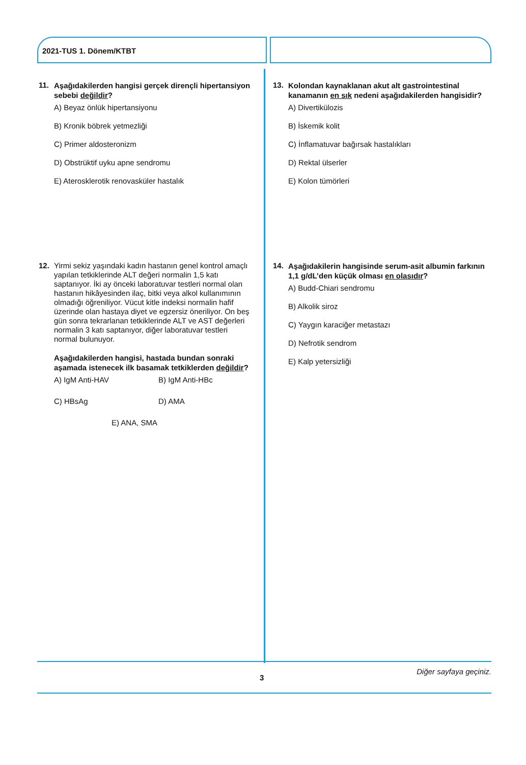2021-TUS 1. Dönem/KTBT
11.
Aşağıdakilerden hangisi gerçek dirençli hipertansiyon sebebi değildir?
A) Beyaz önlük hipertansiyonu
B) Kronik böbrek yetmezliği
C) Primer aldosteronizm
D) Obstrüktif uyku apne sendromu
E) Aterosklerotik renovasküler hastalık
12.
Yirmi sekiz yaşındaki kadın hastanın genel kontrol amaçlı yapılan tetkiklerinde ALT değeri normalin 1,5 katı saptanıyor. İki ay önceki laboratuvar testleri normal olan hastanın hikâyesinden ilaç, bitki veya alkol kullanımının olmadığı öğreniliyor. Vücut kitle indeksi normalin hafif üzerinde olan hastaya diyet ve egzersiz öneriliyor. On beş gün sonra tekrarlanan tetkiklerinde ALT ve AST değerleri normalin 3 katı saptanıyor, diğer laboratuvar testleri normal bulunuyor.
Aşağıdakilerden hangisi, hastada bundan sonraki aşamada istenecek ilk basamak tetkiklerden değildir?
A) IgM Anti-HAV B) IgM Anti-HBc
C) HBsAg D) AMA
E) ANA, SMA
13.
Kolondan kaynaklanan akut alt gastrointestinal kanamanın en sık nedeni aşağıdakilerden hangisidir?
A) Divertikülozis
B) İskemik kolit
C) İnflamatuvar bağırsak hastalıkları
D) Rektal ülserler
E) Kolon tümörleri
14.
Aşağıdakilerin hangisinde serum-asit albumin farkının 1,1 g/dL’den küçük olması en olasıdır?
A) Budd-Chiari sendromu
B) Alkolik siroz
C) Yaygın karaciğer metastazı
D) Nefrotik sendrom
E) Kalp yetersizliği
Diğer sayfaya geçiniz.
3